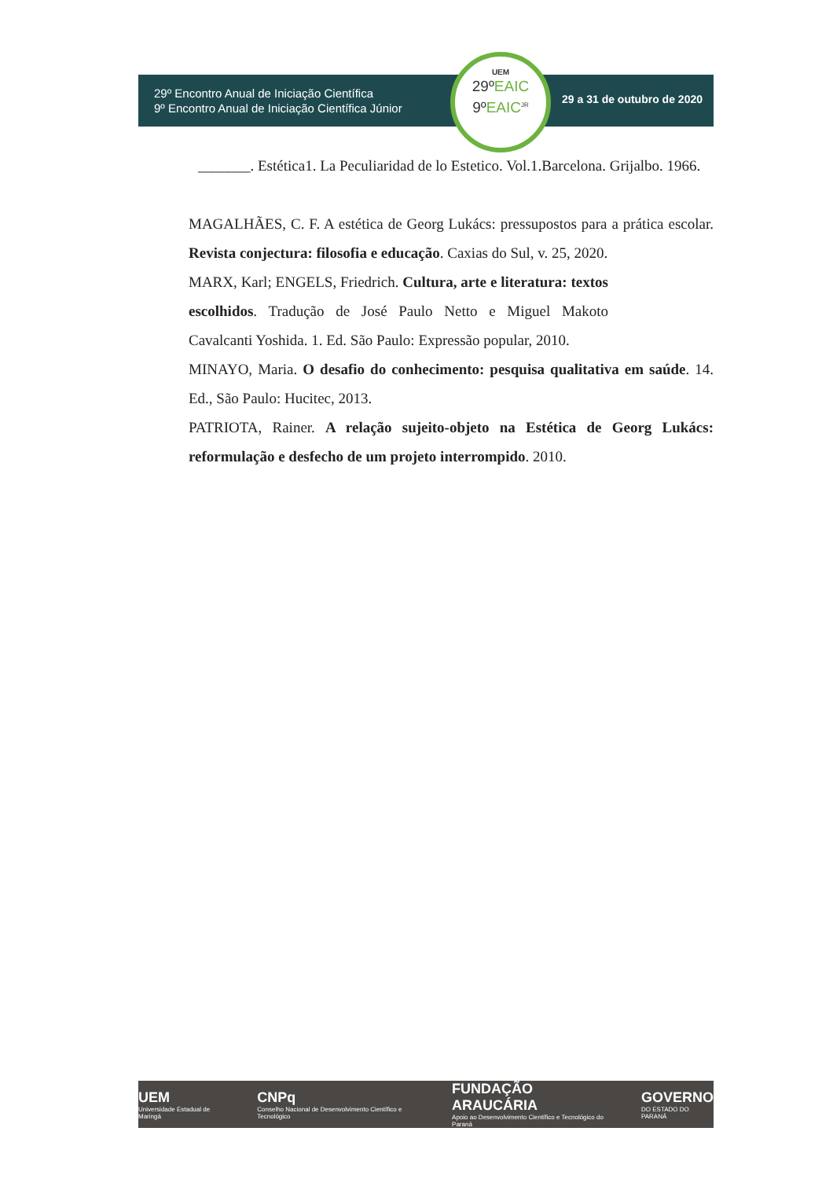29º Encontro Anual de Iniciação Científica
9º Encontro Anual de Iniciação Científica Júnior
29 a 31 de outubro de 2020
UEM
29ºEAIC
9ºEAIC<sup>JR</sup>
_______. Estética1. La Peculiaridad de lo Estetico. Vol.1.Barcelona. Grijalbo. 1966.
MAGALHÃES, C. F. A estética de Georg Lukács: pressupostos para a prática escolar. Revista conjectura: filosofia e educação. Caxias do Sul, v. 25, 2020.
MARX, Karl; ENGELS, Friedrich. Cultura, arte e literatura: textos escolhidos. Tradução de José Paulo Netto e Miguel Makoto Cavalcanti Yoshida. 1. Ed. São Paulo: Expressão popular, 2010.
MINAYO, Maria. O desafio do conhecimento: pesquisa qualitativa em saúde. 14. Ed., São Paulo: Hucitec, 2013.
PATRIOTA, Rainer. A relação sujeito-objeto na Estética de Georg Lukács: reformulação e desfecho de um projeto interrompido. 2010.
UEM
Universidade Estadual de Maringá
CNPq
Conselho Nacional de Desenvolvimento Científico e Tecnológico
FUNDAÇÃO ARAUCÁRIA
Apoio ao Desenvolvimento Científico e Tecnológico do Paraná
GOVERNO
DO ESTADO DO PARANÁ